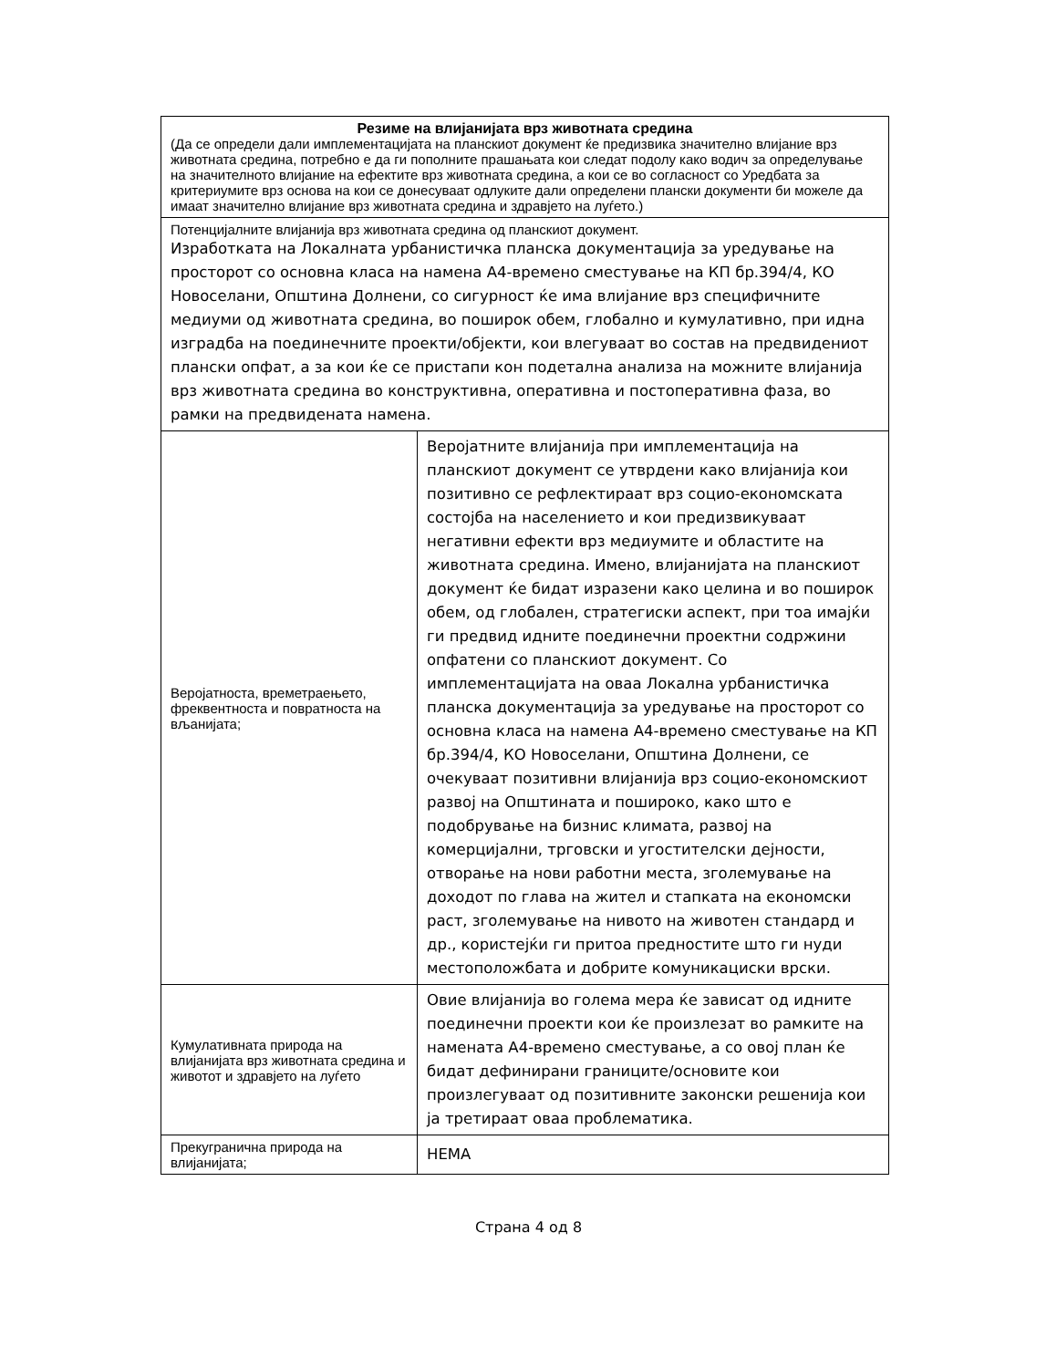| Резиме на влијанијата врз животната средина (Да се определи дали имплементацијата на планскиот документ ќе предизвика значително влијание врз животната средина, потребно е да ги пополните прашањата кои следат подолу како водич за определување на значителното влијание на ефектите врз животната средина, а кои се во согласност со Уредбата за критериумите врз основа на кои се донесуваат одлуките дали определени плански документи би можеле да имаат значително влијание врз животната средина и здравјето на луѓето.) | |
| Потенцијалните влијанија врз животната средина од планскиот документ. Изработката на Локалната урбанистичка планска документација за уредување на просторот со основна класа на намена А4-времено сместување на КП бр.394/4, КО Новоселани, Општина Долнени, со сигурност ќе има влијание врз специфичните медиуми од животната средина, во поширок обем, глобално и кумулативно, при идна изградба на поединечните проекти/објекти, кои влегуваат во состав на предвидениот плански опфат, а за кои ќе се пристапи кон подетална анализа на можните влијанија врз животната средина во конструктивна, оперативна и постоперативна фаза, во рамки на предвидената намена. | |
| Веројатноста, времетраењето, фреквентноста и повратноста на вљанијата; | Веројатните влијанија при имплементација на планскиот документ се утврдени како влијанија кои позитивно се рефлектираат врз социо-економската состојба на населението и кои предизвикуваат негативни ефекти врз медиумите и областите на животната средина. Имено, влијанијата на планскиот документ ќе бидат изразени како целина и во поширок обем, од глобален, стратегиски аспект, при тоа имајќи ги предвид идните поединечни проектни содржини опфатени со планскиот документ. Со имплементацијата на оваа Локална урбанистичка планска документација за уредување на просторот со основна класа на намена А4-времено сместување на КП бр.394/4, КО Новоселани, Општина Долнени, се очекуваат позитивни влијанија врз социо-економскиот развој на Општината и пошироко, како што е подобрување на бизнис климата, развој на комерцијални, трговски и угостителски дејности, отворање на нови работни места, зголемување на доходот по глава на жител и стапката на економски раст, зголемување на нивото на животен стандард и др., користејќи ги притоа предностите што ги нуди местоположбата и добрите комуникациски врски. |
| Кумулативната природа на влијанијата врз животната средина и животот и здравјето на луѓето | Овие влијанија во голема мера ќе зависат од идните поединечни проекти кои ќе произлезат во рамките на намената А4-времено сместување, а со овој план ќе бидат дефинирани границите/основите кои произлегуваат од позитивните законски решенија кои ја третираат оваа проблематика. |
| Прекугранична природа на влијанијата; | НЕМА |
Страна 4 од 8